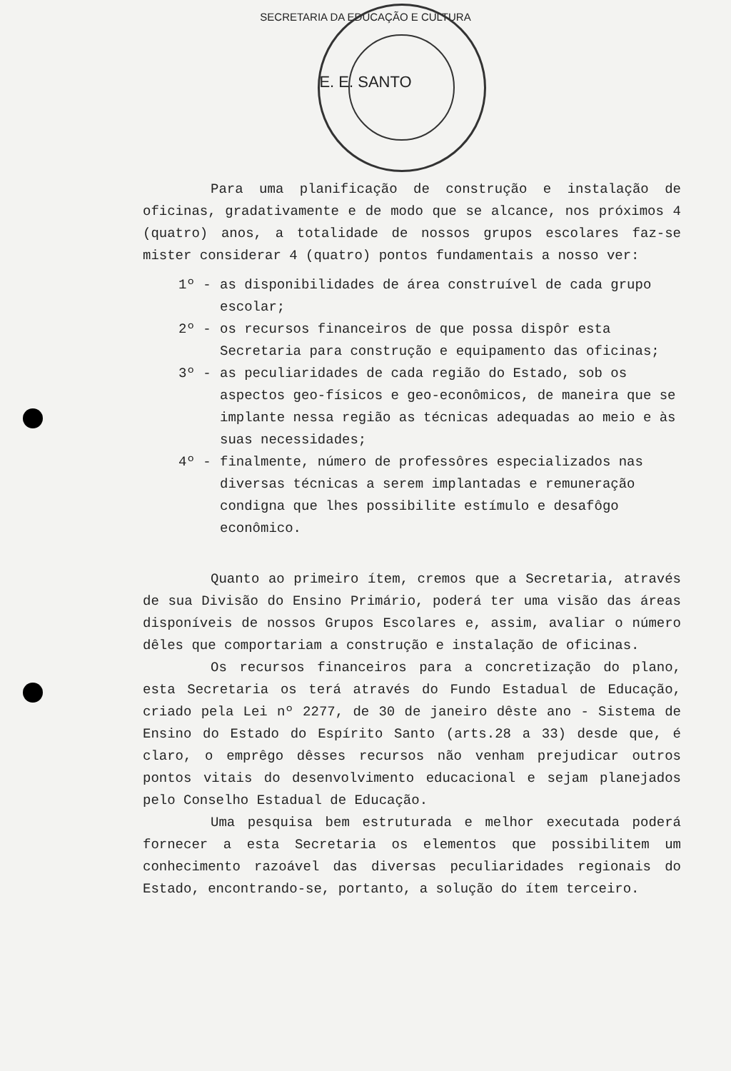SECRETARIA DA EDUCAÇÃO E CULTURA
E. E. SANTO
Para uma planificação de construção e instalação de oficinas, gradativamente e de modo que se alcance, nos próximos 4 (quatro) anos, a totalidade de nossos grupos escolares faz-se mister considerar 4 (quatro) pontos fundamentais a nosso ver:
1º - as disponibilidades de área construível de cada grupo escolar;
2º - os recursos financeiros de que possa dispôr esta Secretaria para construção e equipamento das oficinas;
3º - as peculiaridades de cada região do Estado, sob os aspectos geo-físicos e geo-econômicos, de maneira que se implante nessa região as técnicas adequadas ao meio e às suas necessidades;
4º - finalmente, número de professôres especializados nas diversas técnicas a serem implantadas e remuneração condigna que lhes possibilite estímulo e desafôgo econômico.
Quanto ao primeiro ítem, cremos que a Secretaria, através de sua Divisão do Ensino Primário, poderá ter uma visão das áreas disponíveis de nossos Grupos Escolares e, assim, avaliar o número dêles que comportariam a construção e instalação de oficinas.
Os recursos financeiros para a concretização do plano, esta Secretaria os terá através do Fundo Estadual de Educação, criado pela Lei nº 2277, de 30 de janeiro dêste ano - Sistema de Ensino do Estado do Espírito Santo (arts.28 a 33) desde que, é claro, o emprêgo dêsses recursos não venham prejudicar outros pontos vitais do desenvolvimento educacional e sejam planejados pelo Conselho Estadual de Educação.
Uma pesquisa bem estruturada e melhor executada poderá fornecer a esta Secretaria os elementos que possibilitem um conhecimento razoável das diversas peculiaridades regionais do Estado, encontrando-se, portanto, a solução do ítem terceiro.